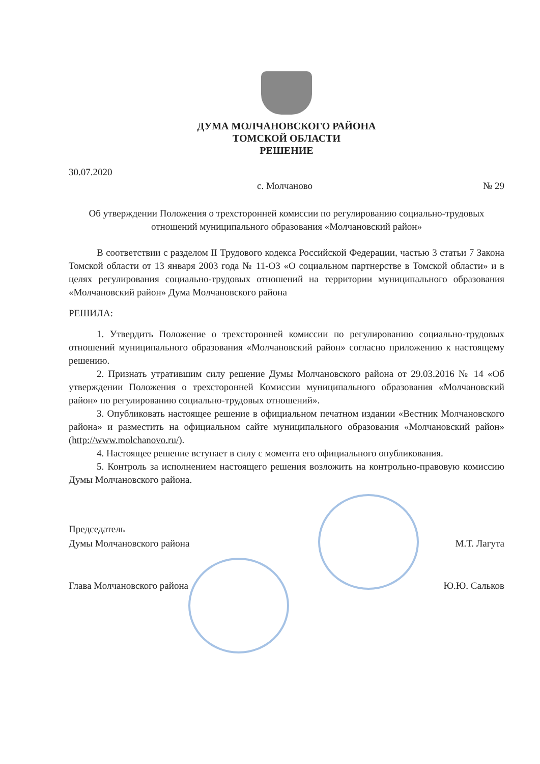ДУМА МОЛЧАНОВСКОГО РАЙОНА
ТОМСКОЙ ОБЛАСТИ
РЕШЕНИЕ
30.07.2020
с. Молчаново № 29
Об утверждении Положения о трехсторонней комиссии по регулированию социально-трудовых отношений муниципального образования «Молчановский район»
В соответствии с разделом II Трудового кодекса Российской Федерации, частью 3 статьи 7 Закона Томской области от 13 января 2003 года № 11-ОЗ «О социальном партнерстве в Томской области» и в целях регулирования социально-трудовых отношений на территории муниципального образования «Молчановский район» Дума Молчановского района
РЕШИЛА:
1. Утвердить Положение о трехсторонней комиссии по регулированию социально-трудовых отношений муниципального образования «Молчановский район» согласно приложению к настоящему решению.
2. Признать утратившим силу решение Думы Молчановского района от 29.03.2016 № 14 «Об утверждении Положения о трехсторонней Комиссии муниципального образования «Молчановский район» по регулированию социально-трудовых отношений».
3. Опубликовать настоящее решение в официальном печатном издании «Вестник Молчановского района» и разместить на официальном сайте муниципального образования «Молчановский район» (http://www.molchanovo.ru/).
4. Настоящее решение вступает в силу с момента его официального опубликования.
5. Контроль за исполнением настоящего решения возложить на контрольно-правовую комиссию Думы Молчановского района.
Председатель
Думы Молчановского района М.Т. Лагута
Глава Молчановского района Ю.Ю. Сальков